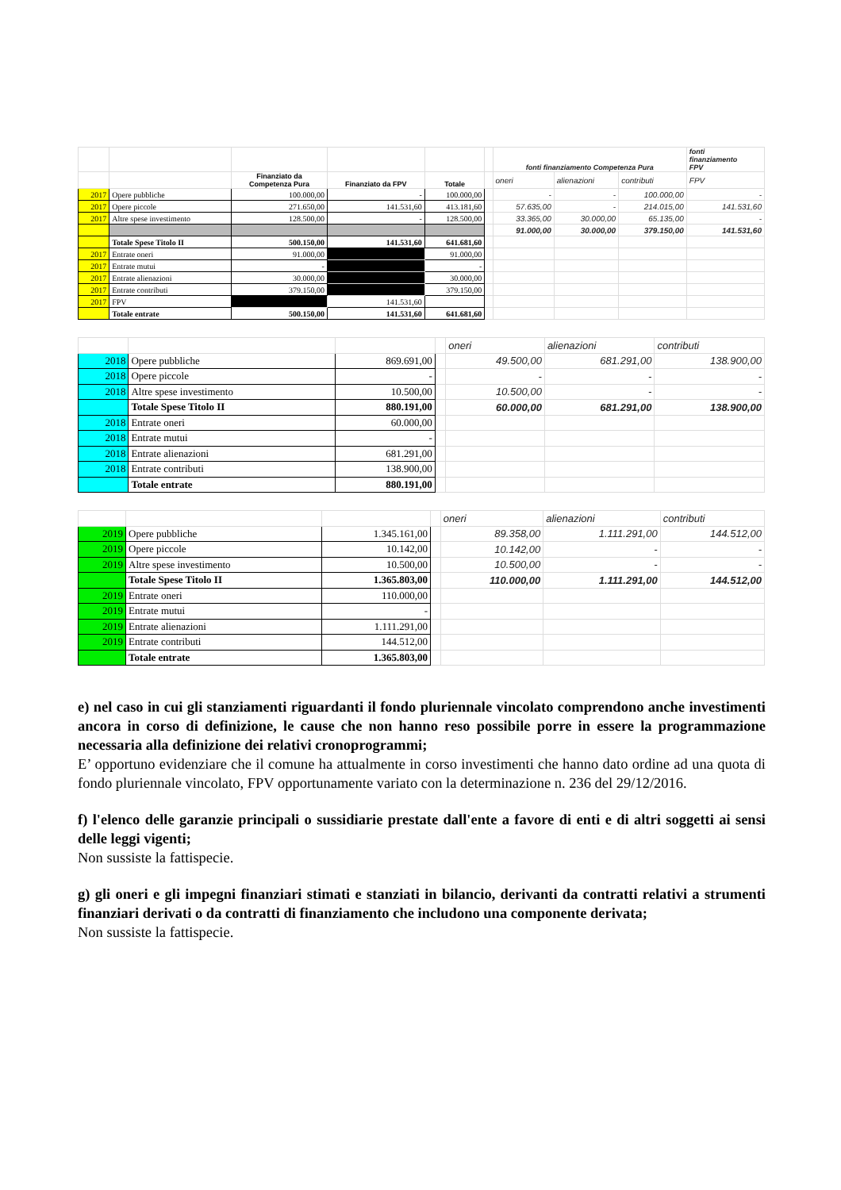| | | | | | | fonti finanziamento Competenza Pura | | | fonti finanziamento FPV |
| | | Finanziato da Competenza Pura | Finanziato da FPV | Totale | | oneri | alienazioni | contributi | FPV |
| 2017 | Opere pubbliche | 100.000,00 | - | 100.000,00 | | - | - | 100.000,00 | - |
| 2017 | Opere piccole | 271.650,00 | 141.531,60 | 413.181,60 | | 57.635,00 | - | 214.015,00 | 141.531,60 |
| 2017 | Altre spese investimento | 128.500,00 | - | 128.500,00 | | 33.365,00 | 30.000,00 | 65.135,00 | - |
| | | | | | | 91.000,00 | 30.000,00 | 379.150,00 | 141.531,60 |
| | Totale Spese Titolo II | 500.150,00 | 141.531,60 | 641.681,60 | | | | | |
| 2017 | Entrate oneri | 91.000,00 | | 91.000,00 | | | | | |
| 2017 | Entrate mutui | - | | - | | | | | |
| 2017 | Entrate alienazioni | 30.000,00 | | 30.000,00 | | | | | |
| 2017 | Entrate contributi | 379.150,00 | | 379.150,00 | | | | | |
| 2017 | FPV | | 141.531,60 | | | | | | |
| | Totale entrate | 500.150,00 | 141.531,60 | 641.681,60 | | | | | |
| | | | | oneri | alienazioni | contributi |
| 2018 | Opere pubbliche | 869.691,00 | | 49.500,00 | 681.291,00 | 138.900,00 |
| 2018 | Opere piccole | - | | - | - | - |
| 2018 | Altre spese investimento | 10.500,00 | | 10.500,00 | - | - |
| | Totale Spese Titolo II | 880.191,00 | | 60.000,00 | 681.291,00 | 138.900,00 |
| 2018 | Entrate oneri | 60.000,00 | | | | |
| 2018 | Entrate mutui | - | | | | |
| 2018 | Entrate alienazioni | 681.291,00 | | | | |
| 2018 | Entrate contributi | 138.900,00 | | | | |
| | Totale entrate | 880.191,00 | | | | |
| | | | | oneri | alienazioni | contributi |
| 2019 | Opere pubbliche | 1.345.161,00 | | 89.358,00 | 1.111.291,00 | 144.512,00 |
| 2019 | Opere piccole | 10.142,00 | | 10.142,00 | - | - |
| 2019 | Altre spese investimento | 10.500,00 | | 10.500,00 | - | - |
| | Totale Spese Titolo II | 1.365.803,00 | | 110.000,00 | 1.111.291,00 | 144.512,00 |
| 2019 | Entrate oneri | 110.000,00 | | | | |
| 2019 | Entrate mutui | - | | | | |
| 2019 | Entrate alienazioni | 1.111.291,00 | | | | |
| 2019 | Entrate contributi | 144.512,00 | | | | |
| | Totale entrate | 1.365.803,00 | | | | |
e) nel caso in cui gli stanziamenti riguardanti il fondo pluriennale vincolato comprendono anche investimenti ancora in corso di definizione, le cause che non hanno reso possibile porre in essere la programmazione necessaria alla definizione dei relativi cronoprogrammi;
E’ opportuno evidenziare che il comune ha attualmente in corso investimenti che hanno dato ordine ad una quota di fondo pluriennale vincolato, FPV opportunamente variato con la determinazione n. 236 del 29/12/2016.
f) l'elenco delle garanzie principali o sussidiarie prestate dall'ente a favore di enti e di altri soggetti ai sensi delle leggi vigenti;
Non sussiste la fattispecie.
g) gli oneri e gli impegni finanziari stimati e stanziati in bilancio, derivanti da contratti relativi a strumenti finanziari derivati o da contratti di finanziamento che includono una componente derivata;
Non sussiste la fattispecie.